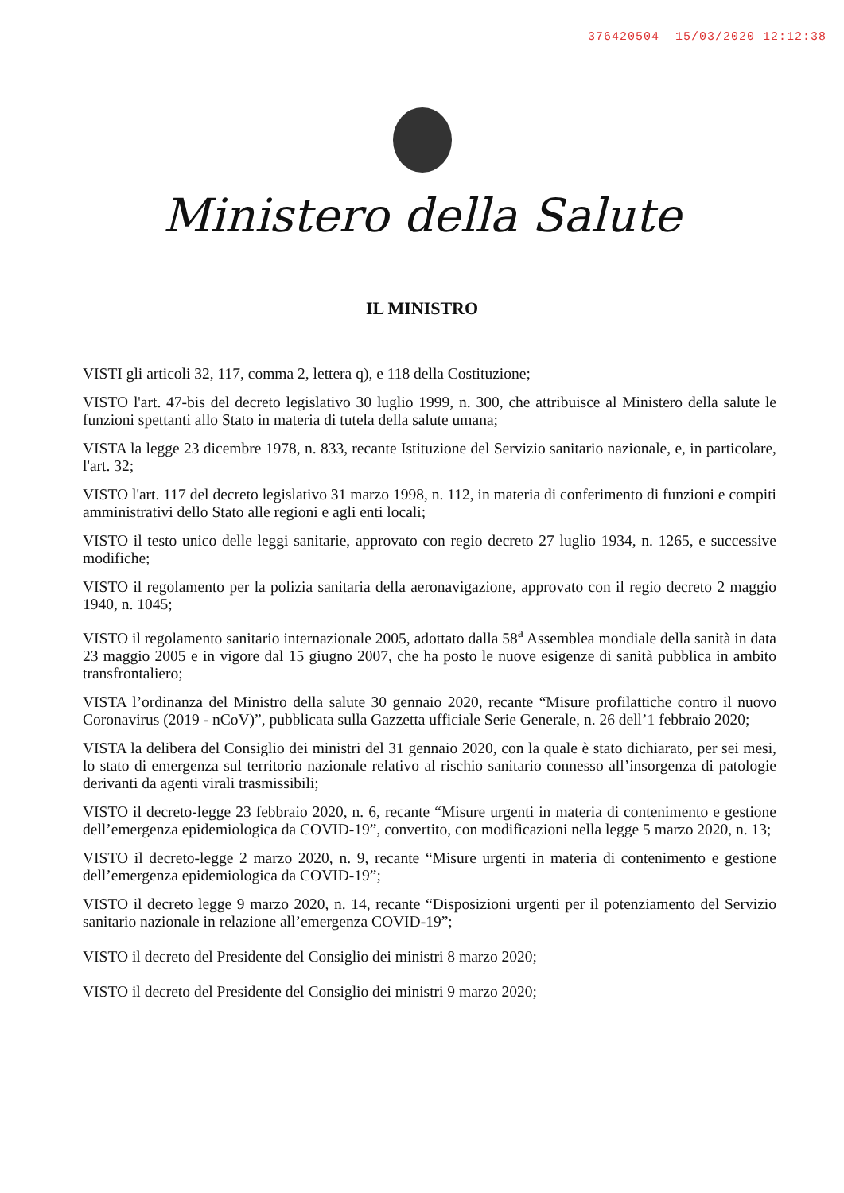376420504 15/03/2020 12:12:38
Ministero della Salute
IL MINISTRO
VISTI gli articoli 32, 117, comma 2, lettera q), e 118 della Costituzione;
VISTO l'art. 47-bis del decreto legislativo 30 luglio 1999, n. 300, che attribuisce al Ministero della salute le funzioni spettanti allo Stato in materia di tutela della salute umana;
VISTA la legge 23 dicembre 1978, n. 833, recante Istituzione del Servizio sanitario nazionale, e, in particolare, l'art. 32;
VISTO l'art. 117 del decreto legislativo 31 marzo 1998, n. 112, in materia di conferimento di funzioni e compiti amministrativi dello Stato alle regioni e agli enti locali;
VISTO il testo unico delle leggi sanitarie, approvato con regio decreto 27 luglio 1934, n. 1265, e successive modifiche;
VISTO il regolamento per la polizia sanitaria della aeronavigazione, approvato con il regio decreto 2 maggio 1940, n. 1045;
VISTO il regolamento sanitario internazionale 2005, adottato dalla 58<sup>a</sup> Assemblea mondiale della sanità in data 23 maggio 2005 e in vigore dal 15 giugno 2007, che ha posto le nuove esigenze di sanità pubblica in ambito transfrontaliero;
VISTA l’ordinanza del Ministro della salute 30 gennaio 2020, recante “Misure profilattiche contro il nuovo Coronavirus (2019 - nCoV)”, pubblicata sulla Gazzetta ufficiale Serie Generale, n. 26 dell’1 febbraio 2020;
VISTA la delibera del Consiglio dei ministri del 31 gennaio 2020, con la quale è stato dichiarato, per sei mesi, lo stato di emergenza sul territorio nazionale relativo al rischio sanitario connesso all’insorgenza di patologie derivanti da agenti virali trasmissibili;
VISTO il decreto-legge 23 febbraio 2020, n. 6, recante “Misure urgenti in materia di contenimento e gestione dell’emergenza epidemiologica da COVID-19”, convertito, con modificazioni nella legge 5 marzo 2020, n. 13;
VISTO il decreto-legge 2 marzo 2020, n. 9, recante “Misure urgenti in materia di contenimento e gestione dell’emergenza epidemiologica da COVID-19”;
VISTO il decreto legge 9 marzo 2020, n. 14, recante “Disposizioni urgenti per il potenziamento del Servizio sanitario nazionale in relazione all’emergenza COVID-19”;
VISTO il decreto del Presidente del Consiglio dei ministri 8 marzo 2020;
VISTO il decreto del Presidente del Consiglio dei ministri 9 marzo 2020;